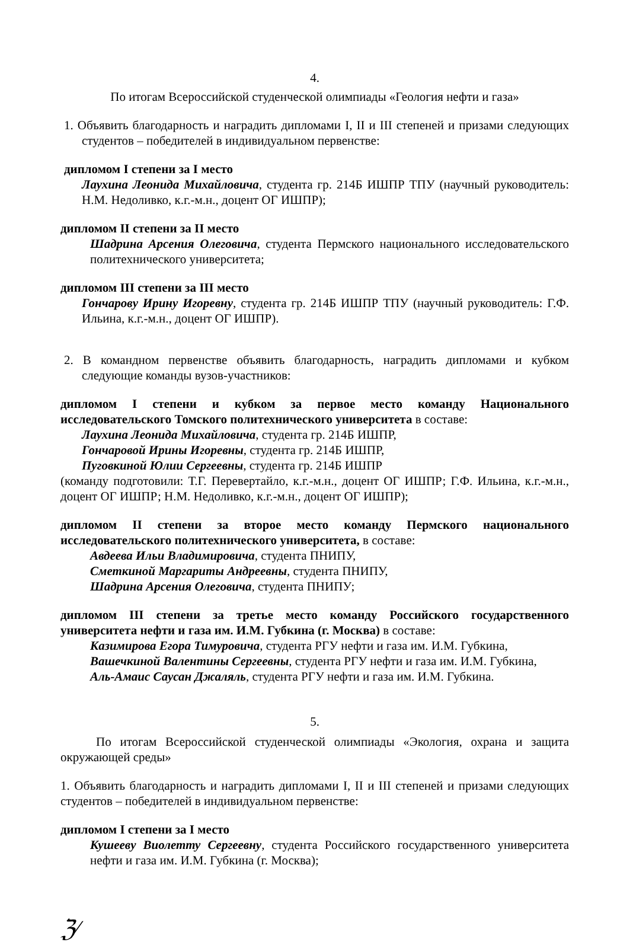4.
По итогам Всероссийской студенческой олимпиады «Геология нефти и газа»
1. Объявить благодарность и наградить дипломами I, II и III степеней и призами следующих студентов – победителей в индивидуальном первенстве:
дипломом I степени за I место
Лаухина Леонида Михайловича, студента гр. 214Б ИШПР ТПУ (научный руководитель: Н.М. Недоливко, к.г.-м.н., доцент ОГ ИШПР);
дипломом II степени за II место
Шадрина Арсения Олеговича, студента Пермского национального исследовательского политехнического университета;
дипломом III степени за III место
Гончарову Ирину Игоревну, студента гр. 214Б ИШПР ТПУ (научный руководитель: Г.Ф. Ильина, к.г.-м.н., доцент ОГ ИШПР).
2. В командном первенстве объявить благодарность, наградить дипломами и кубком следующие команды вузов-участников:
дипломом I степени и кубком за первое место команду Национального исследовательского Томского политехнического университета в составе:
Лаухина Леонида Михайловича, студента гр. 214Б ИШПР,
Гончаровой Ирины Игоревны, студента гр. 214Б ИШПР,
Пуговкиной Юлии Сергеевны, студента гр. 214Б ИШПР
(команду подготовили: Т.Г. Перевертайло, к.г.-м.н., доцент ОГ ИШПР; Г.Ф. Ильина, к.г.-м.н., доцент ОГ ИШПР; Н.М. Недоливко, к.г.-м.н., доцент ОГ ИШПР);
дипломом II степени за второе место команду Пермского национального исследовательского политехнического университета, в составе:
Авдеева Ильи Владимировича, студента ПНИПУ,
Сметкиной Маргариты Андреевны, студента ПНИПУ,
Шадрина Арсения Олеговича, студента ПНИПУ;
дипломом III степени за третье место команду Российского государственного университета нефти и газа им. И.М. Губкина (г. Москва) в составе:
Казимирова Егора Тимуровича, студента РГУ нефти и газа им. И.М. Губкина,
Вашечкиной Валентины Сергеевны, студента РГУ нефти и газа им. И.М. Губкина,
Аль-Амаис Саусан Джаляль, студента РГУ нефти и газа им. И.М. Губкина.
5.
По итогам Всероссийской студенческой олимпиады «Экология, охрана и защита окружающей среды»
1. Объявить благодарность и наградить дипломами I, II и III степеней и призами следующих студентов – победителей в индивидуальном первенстве:
дипломом I степени за I место
Кушееву Виолетту Сергеевну, студента Российского государственного университета нефти и газа им. И.М. Губкина (г. Москва);
ℨ⁄